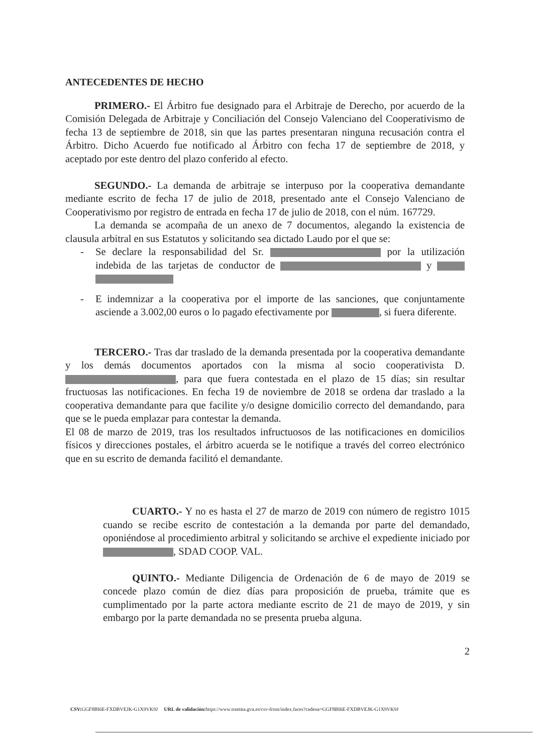ANTECEDENTES DE HECHO
PRIMERO.- El Árbitro fue designado para el Arbitraje de Derecho, por acuerdo de la Comisión Delegada de Arbitraje y Conciliación del Consejo Valenciano del Cooperativismo de fecha 13 de septiembre de 2018, sin que las partes presentaran ninguna recusación contra el Árbitro. Dicho Acuerdo fue notificado al Árbitro con fecha 17 de septiembre de 2018, y aceptado por este dentro del plazo conferido al efecto.
SEGUNDO.- La demanda de arbitraje se interpuso por la cooperativa demandante mediante escrito de fecha 17 de julio de 2018, presentado ante el Consejo Valenciano de Cooperativismo por registro de entrada en fecha 17 de julio de 2018, con el núm. 167729.
La demanda se acompaña de un anexo de 7 documentos, alegando la existencia de clausula arbitral en sus Estatutos y solicitando sea dictado Laudo por el que se:
- Se declare la responsabilidad del Sr. por la utilización indebida de las tarjetas de conductor de y
- E indemnizar a la cooperativa por el importe de las sanciones, que conjuntamente asciende a 3.002,00 euros o lo pagado efectivamente por , si fuera diferente.
TERCERO.- Tras dar traslado de la demanda presentada por la cooperativa demandante y los demás documentos aportados con la misma al socio cooperativista D. , para que fuera contestada en el plazo de 15 días; sin resultar fructuosas las notificaciones. En fecha 19 de noviembre de 2018 se ordena dar traslado a la cooperativa demandante para que facilite y/o designe domicilio correcto del demandando, para que se le pueda emplazar para contestar la demanda.
El 08 de marzo de 2019, tras los resultados infructuosos de las notificaciones en domicilios físicos y direcciones postales, el árbitro acuerda se le notifique a través del correo electrónico que en su escrito de demanda facilitó el demandante.
CUARTO.- Y no es hasta el 27 de marzo de 2019 con número de registro 1015 cuando se recibe escrito de contestación a la demanda por parte del demandado, oponiéndose al procedimiento arbitral y solicitando se archive el expediente iniciado por , SDAD COOP. VAL.
QUINTO.- Mediante Diligencia de Ordenación de 6 de mayo de 2019 se concede plazo común de diez días para proposición de prueba, trámite que es cumplimentado por la parte actora mediante escrito de 21 de mayo de 2019, y sin embargo por la parte demandada no se presenta prueba alguna.
2
CSV: GGF8BI6E-FXDBVEJK-G1X9VK9J URL de validación: https://www.tramita.gva.es/csv-front/index.faces?cadena=GGF8BI6E-FXDBVEJK-G1X9VK9J